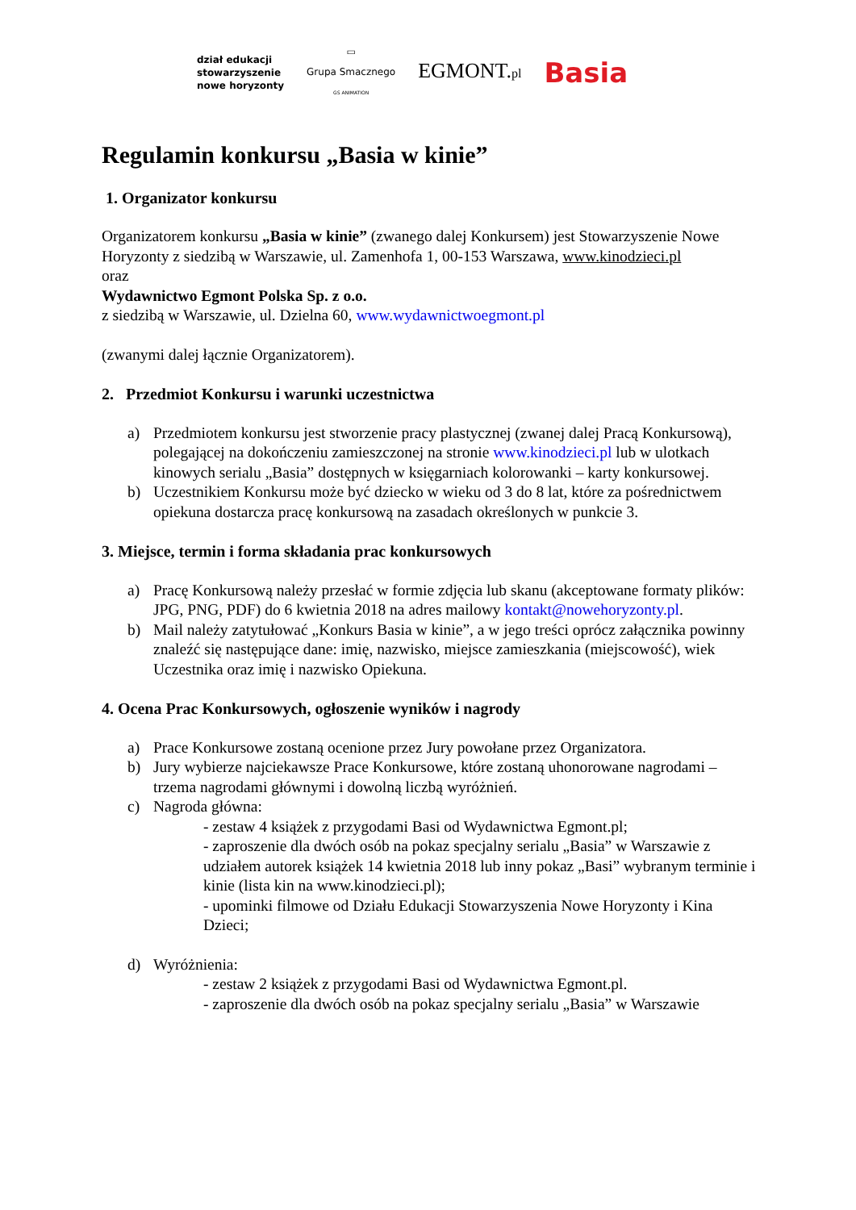dział edukacji
stowarzyszenie
nowe horyzonty
▭
Grupa Smacznego
GS ANIMATION
EGMONT.pl
Basia
Regulamin konkursu „Basia w kinie”
1. Organizator konkursu
Organizatorem konkursu „Basia w kinie” (zwanego dalej Konkursem) jest Stowarzyszenie Nowe Horyzonty z siedzibą w Warszawie, ul. Zamenhofa 1, 00-153 Warszawa, www.kinodzieci.pl
oraz
Wydawnictwo Egmont Polska Sp. z o.o.
z siedzibą w Warszawie, ul. Dzielna 60, www.wydawnictwoegmont.pl
(zwanymi dalej łącznie Organizatorem).
2. Przedmiot Konkursu i warunki uczestnictwa
a) Przedmiotem konkursu jest stworzenie pracy plastycznej (zwanej dalej Pracą Konkursową), polegającej na dokończeniu zamieszczonej na stronie www.kinodzieci.pl lub w ulotkach kinowych serialu „Basia” dostępnych w księgarniach kolorowanki – karty konkursowej.
b) Uczestnikiem Konkursu może być dziecko w wieku od 3 do 8 lat, które za pośrednictwem opiekuna dostarcza pracę konkursową na zasadach określonych w punkcie 3.
3. Miejsce, termin i forma składania prac konkursowych
a) Pracę Konkursową należy przesłać w formie zdjęcia lub skanu (akceptowane formaty plików: JPG, PNG, PDF) do 6 kwietnia 2018 na adres mailowy kontakt@nowehoryzonty.pl.
b) Mail należy zatytułować „Konkurs Basia w kinie”, a w jego treści oprócz załącznika powinny znaleźć się następujące dane: imię, nazwisko, miejsce zamieszkania (miejscowość), wiek Uczestnika oraz imię i nazwisko Opiekuna.
4. Ocena Prac Konkursowych, ogłoszenie wyników i nagrody
a) Prace Konkursowe zostaną ocenione przez Jury powołane przez Organizatora.
b) Jury wybierze najciekawsze Prace Konkursowe, które zostaną uhonorowane nagrodami – trzema nagrodami głównymi i dowolną liczbą wyróżnień.
c) Nagroda główna:
- zestaw 4 książek z przygodami Basi od Wydawnictwa Egmont.pl;
- zaproszenie dla dwóch osób na pokaz specjalny serialu „Basia” w Warszawie z udziałem autorek książek 14 kwietnia 2018 lub inny pokaz „Basi” wybranym terminie i kinie (lista kin na www.kinodzieci.pl);
- upominki filmowe od Działu Edukacji Stowarzyszenia Nowe Horyzonty i Kina Dzieci;
d) Wyróżnienia:
- zestaw 2 książek z przygodami Basi od Wydawnictwa Egmont.pl.
- zaproszenie dla dwóch osób na pokaz specjalny serialu „Basia” w Warszawie